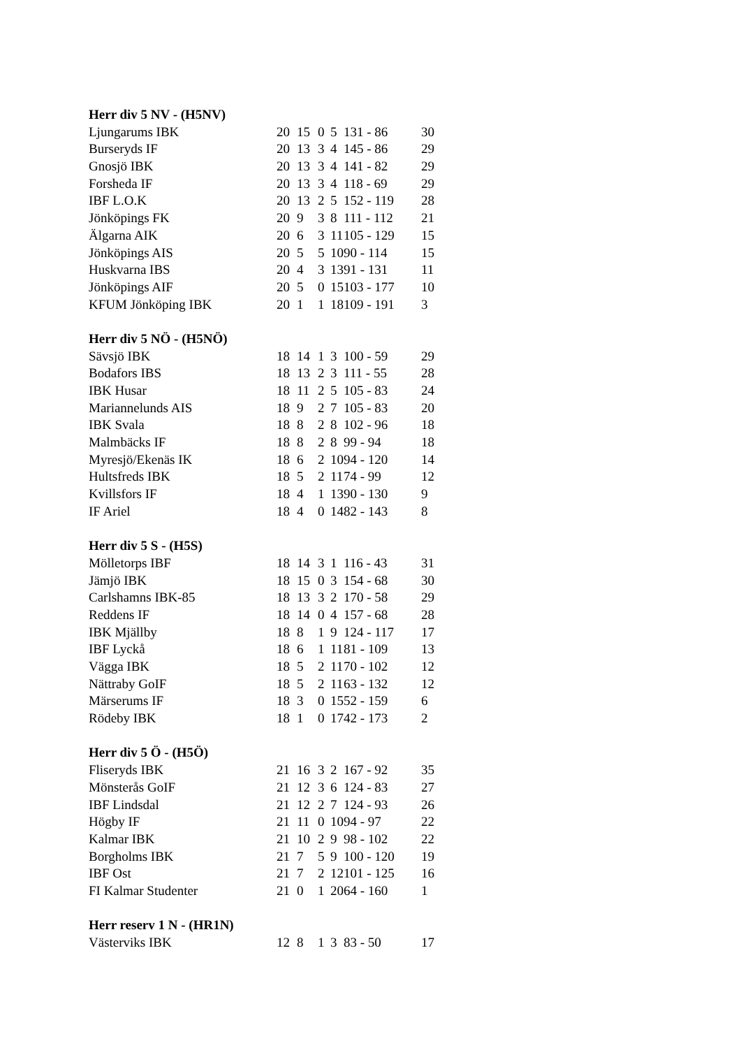| Herr div 5 NV - (H5NV) | | | | | | |
| --- | --- | --- | --- | --- | --- | --- |
| Ljungarums IBK | 20 | 15 | 0 | 5 | 131 - 86 | 30 |
| Burseryds IF | 20 | 13 | 3 | 4 | 145 - 86 | 29 |
| Gnosjö IBK | 20 | 13 | 3 | 4 | 141 - 82 | 29 |
| Forsheda IF | 20 | 13 | 3 | 4 | 118 - 69 | 29 |
| IBF L.O.K | 20 | 13 | 2 | 5 | 152 - 119 | 28 |
| Jönköpings FK | 20 | 9 | 3 | 8 | 111 - 112 | 21 |
| Älgarna AIK | 20 | 6 | 3 | 11 | 105 - 129 | 15 |
| Jönköpings AIS | 20 | 5 | 5 | 10 | 90 - 114 | 15 |
| Huskvarna IBS | 20 | 4 | 3 | 13 | 91 - 131 | 11 |
| Jönköpings AIF | 20 | 5 | 0 | 15 | 103 - 177 | 10 |
| KFUM Jönköping IBK | 20 | 1 | 1 | 18 | 109 - 191 | 3 |
| Herr div 5 NÖ - (H5NÖ) | | | | | | |
| Sävsjö IBK | 18 | 14 | 1 | 3 | 100 - 59 | 29 |
| Bodafors IBS | 18 | 13 | 2 | 3 | 111 - 55 | 28 |
| IBK Husar | 18 | 11 | 2 | 5 | 105 - 83 | 24 |
| Mariannelunds AIS | 18 | 9 | 2 | 7 | 105 - 83 | 20 |
| IBK Svala | 18 | 8 | 2 | 8 | 102 - 96 | 18 |
| Malmbäcks IF | 18 | 8 | 2 | 8 | 99 - 94 | 18 |
| Myresjö/Ekenäs IK | 18 | 6 | 2 | 10 | 94 - 120 | 14 |
| Hultsfreds IBK | 18 | 5 | 2 | 11 | 74 - 99 | 12 |
| Kvillsfors IF | 18 | 4 | 1 | 13 | 90 - 130 | 9 |
| IF Ariel | 18 | 4 | 0 | 14 | 82 - 143 | 8 |
| Herr div 5 S - (H5S) | | | | | | |
| Mölletorps IBF | 18 | 14 | 3 | 1 | 116 - 43 | 31 |
| Jämjö IBK | 18 | 15 | 0 | 3 | 154 - 68 | 30 |
| Carlshamns IBK-85 | 18 | 13 | 3 | 2 | 170 - 58 | 29 |
| Reddens IF | 18 | 14 | 0 | 4 | 157 - 68 | 28 |
| IBK Mjällby | 18 | 8 | 1 | 9 | 124 - 117 | 17 |
| IBF Lyckå | 18 | 6 | 1 | 11 | 81 - 109 | 13 |
| Vägga IBK | 18 | 5 | 2 | 11 | 70 - 102 | 12 |
| Nättraby GoIF | 18 | 5 | 2 | 11 | 63 - 132 | 12 |
| Märserums IF | 18 | 3 | 0 | 15 | 52 - 159 | 6 |
| Rödeby IBK | 18 | 1 | 0 | 17 | 42 - 173 | 2 |
| Herr div 5 Ö - (H5Ö) | | | | | | |
| Fliseryds IBK | 21 | 16 | 3 | 2 | 167 - 92 | 35 |
| Mönsterås GoIF | 21 | 12 | 3 | 6 | 124 - 83 | 27 |
| IBF Lindsdal | 21 | 12 | 2 | 7 | 124 - 93 | 26 |
| Högby IF | 21 | 11 | 0 | 10 | 94 - 97 | 22 |
| Kalmar IBK | 21 | 10 | 2 | 9 | 98 - 102 | 22 |
| Borgholms IBK | 21 | 7 | 5 | 9 | 100 - 120 | 19 |
| IBF Ost | 21 | 7 | 2 | 12 | 101 - 125 | 16 |
| FI Kalmar Studenter | 21 | 0 | 1 | 20 | 64 - 160 | 1 |
| Herr reserv 1 N - (HR1N) | | | | | | |
| Västerviks IBK | 12 | 8 | 1 | 3 | 83 - 50 | 17 |